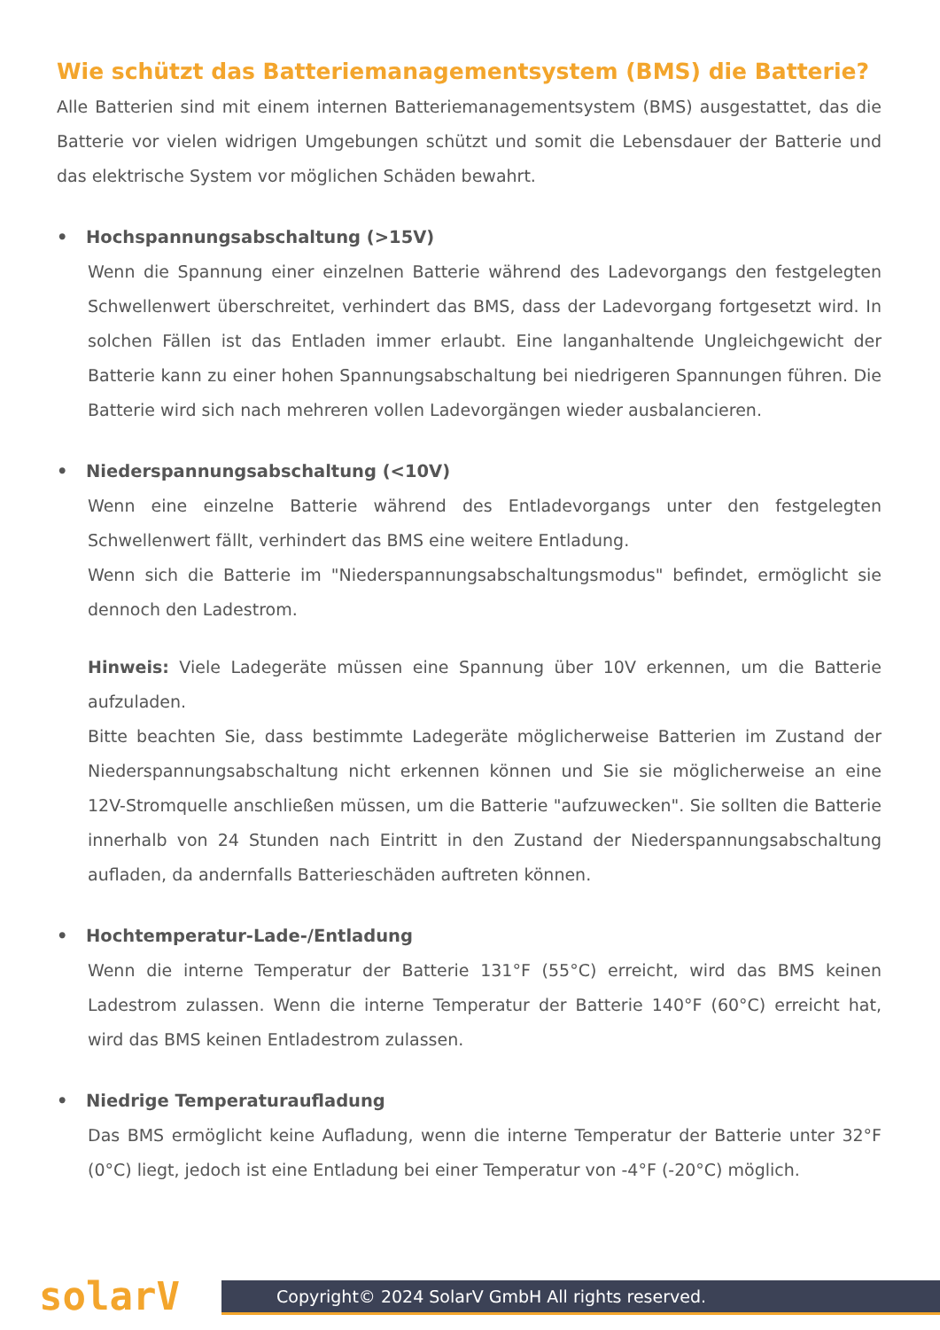Wie schützt das Batteriemanagementsystem (BMS) die Batterie?
Alle Batterien sind mit einem internen Batteriemanagementsystem (BMS) ausgestattet, das die Batterie vor vielen widrigen Umgebungen schützt und somit die Lebensdauer der Batterie und das elektrische System vor möglichen Schäden bewahrt.
• Hochspannungsabschaltung (>15V)
Wenn die Spannung einer einzelnen Batterie während des Ladevorgangs den festgelegten Schwellenwert überschreitet, verhindert das BMS, dass der Ladevorgang fortgesetzt wird. In solchen Fällen ist das Entladen immer erlaubt. Eine langanhaltende Ungleichgewicht der Batterie kann zu einer hohen Spannungsabschaltung bei niedrigeren Spannungen führen. Die Batterie wird sich nach mehreren vollen Ladevorgängen wieder ausbalancieren.
• Niederspannungsabschaltung (<10V)
Wenn eine einzelne Batterie während des Entladevorgangs unter den festgelegten Schwellenwert fällt, verhindert das BMS eine weitere Entladung.
Wenn sich die Batterie im "Niederspannungsabschaltungsmodus" befindet, ermöglicht sie dennoch den Ladestrom.
Hinweis: Viele Ladegeräte müssen eine Spannung über 10V erkennen, um die Batterie aufzuladen.
Bitte beachten Sie, dass bestimmte Ladegeräte möglicherweise Batterien im Zustand der Niederspannungsabschaltung nicht erkennen können und Sie sie möglicherweise an eine 12V-Stromquelle anschließen müssen, um die Batterie "aufzuwecken". Sie sollten die Batterie innerhalb von 24 Stunden nach Eintritt in den Zustand der Niederspannungsabschaltung aufladen, da andernfalls Batterieschäden auftreten können.
• Hochtemperatur-Lade-/Entladung
Wenn die interne Temperatur der Batterie 131°F (55°C) erreicht, wird das BMS keinen Ladestrom zulassen. Wenn die interne Temperatur der Batterie 140°F (60°C) erreicht hat, wird das BMS keinen Entladestrom zulassen.
• Niedrige Temperaturaufladung
Das BMS ermöglicht keine Aufladung, wenn die interne Temperatur der Batterie unter 32°F (0°C) liegt, jedoch ist eine Entladung bei einer Temperatur von -4°F (-20°C) möglich.
solarV
Copyright© 2024 SolarV GmbH All rights reserved.